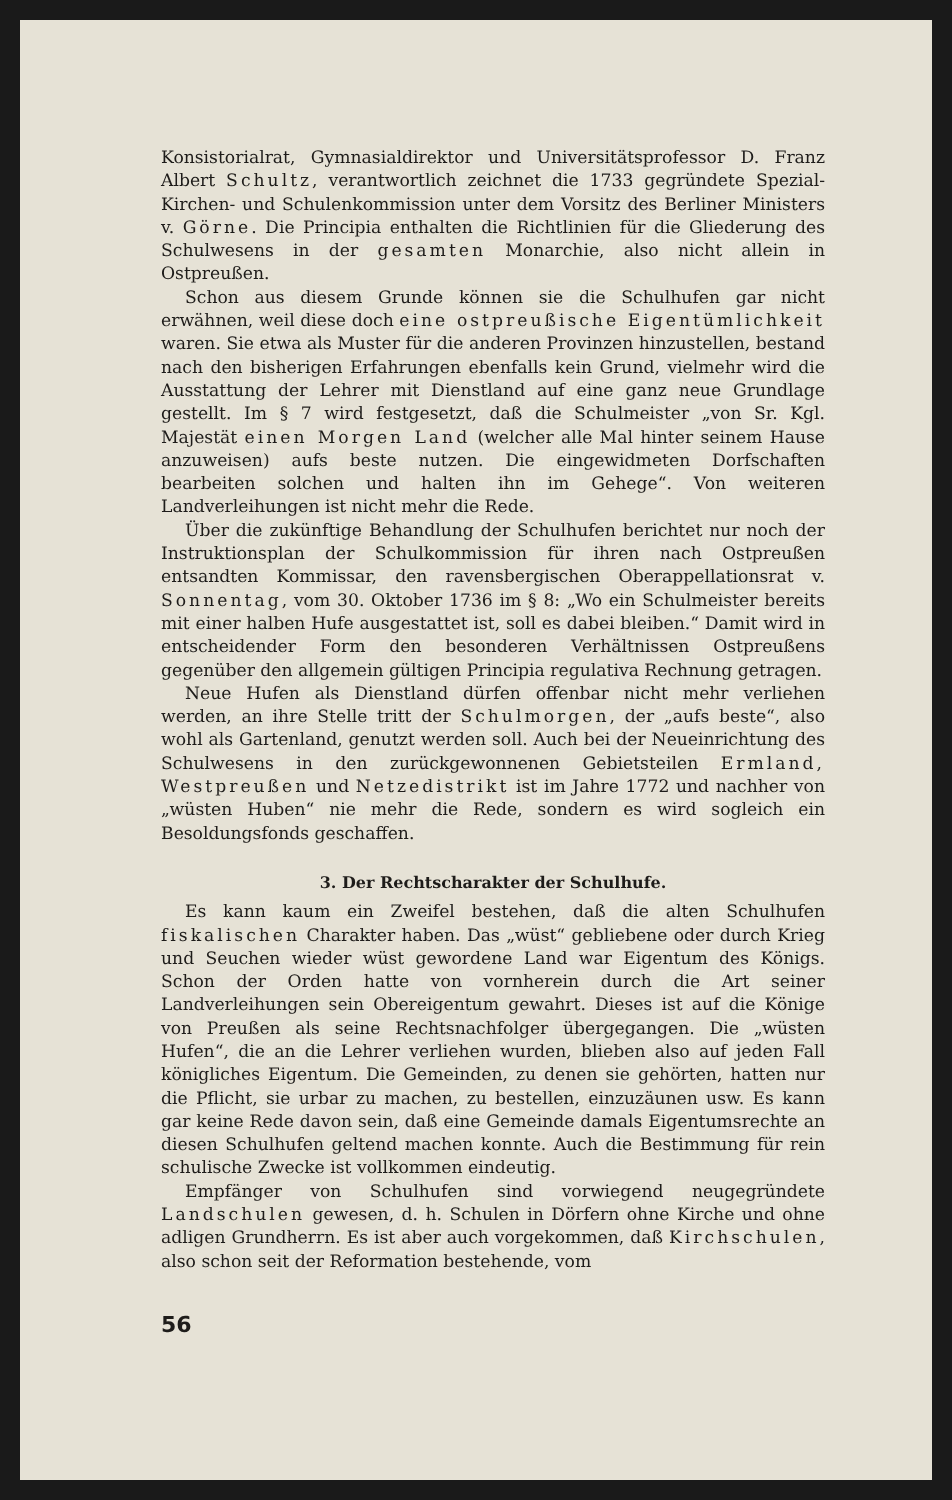Konsistorialrat, Gymnasialdirektor und Universitätsprofessor D. Franz Albert Schultz, verantwortlich zeichnet die 1733 gegründete Spezial- Kirchen- und Schulenkommission unter dem Vorsitz des Berliner Ministers v. Görne. Die Principia enthalten die Richtlinien für die Gliederung des Schulwesens in der gesamten Monarchie, also nicht allein in Ostpreußen.
Schon aus diesem Grunde können sie die Schulhufen gar nicht erwähnen, weil diese doch eine ostpreußische Eigentümlichkeit waren. Sie etwa als Muster für die anderen Provinzen hinzustellen, bestand nach den bisherigen Erfahrungen ebenfalls kein Grund, vielmehr wird die Ausstattung der Lehrer mit Dienstland auf eine ganz neue Grundlage gestellt. Im § 7 wird festgesetzt, daß die Schulmeister „von Sr. Kgl. Majestät einen Morgen Land (welcher alle Mal hinter seinem Hause anzuweisen) aufs beste nutzen. Die eingewidmeten Dorfschaften bearbeiten solchen und halten ihn im Gehege“. Von weiteren Landverleihungen ist nicht mehr die Rede.
Über die zukünftige Behandlung der Schulhufen berichtet nur noch der Instruktionsplan der Schulkommission für ihren nach Ostpreußen entsandten Kommissar, den ravensbergischen Oberappellationsrat v. Sonnentag, vom 30. Oktober 1736 im § 8: „Wo ein Schulmeister bereits mit einer halben Hufe ausgestattet ist, soll es dabei bleiben.“ Damit wird in entscheidender Form den besonderen Verhältnissen Ostpreußens gegenüber den allgemein gültigen Principia regulativa Rechnung getragen.
Neue Hufen als Dienstland dürfen offenbar nicht mehr verliehen werden, an ihre Stelle tritt der Schulmorgen, der „aufs beste“, also wohl als Gartenland, genutzt werden soll. Auch bei der Neueinrichtung des Schulwesens in den zurückgewonnenen Gebietsteilen Ermland, Westpreußen und Netzedistrikt ist im Jahre 1772 und nachher von „wüsten Huben“ nie mehr die Rede, sondern es wird sogleich ein Besoldungsfonds geschaffen.
3. Der Rechtscharakter der Schulhufe.
Es kann kaum ein Zweifel bestehen, daß die alten Schulhufen fiskalischen Charakter haben. Das „wüst“ gebliebene oder durch Krieg und Seuchen wieder wüst gewordene Land war Eigentum des Königs. Schon der Orden hatte von vornherein durch die Art seiner Landverleihungen sein Obereigentum gewahrt. Dieses ist auf die Könige von Preußen als seine Rechtsnachfolger übergegangen. Die „wüsten Hufen“, die an die Lehrer verliehen wurden, blieben also auf jeden Fall königliches Eigentum. Die Gemeinden, zu denen sie gehörten, hatten nur die Pflicht, sie urbar zu machen, zu bestellen, einzuzäunen usw. Es kann gar keine Rede davon sein, daß eine Gemeinde damals Eigentumsrechte an diesen Schulhufen geltend machen konnte. Auch die Bestimmung für rein schulische Zwecke ist vollkommen eindeutig.
Empfänger von Schulhufen sind vorwiegend neugegründete Landschulen gewesen, d. h. Schulen in Dörfern ohne Kirche und ohne adligen Grundherrn. Es ist aber auch vorgekommen, daß Kirchschulen, also schon seit der Reformation bestehende, vom
56